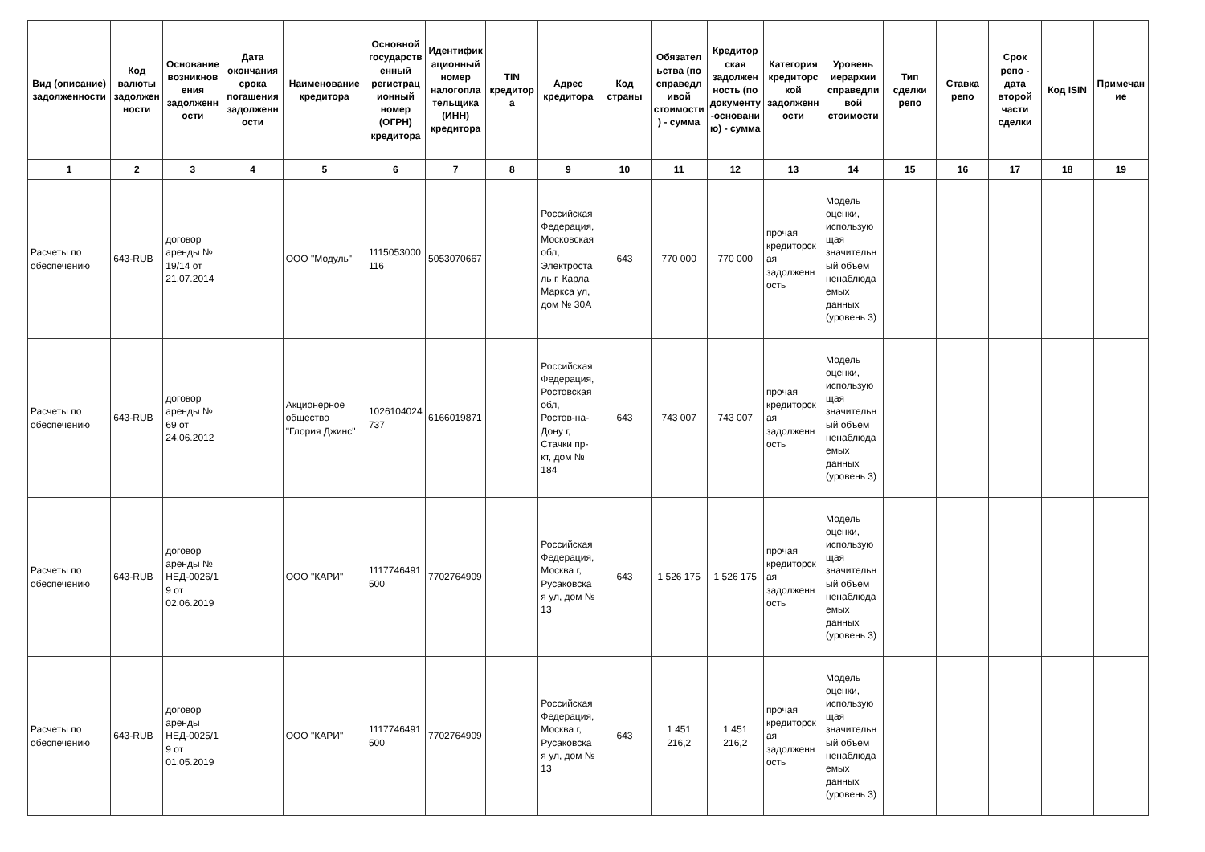| Вид (описание) задолженности | Код валюты задолженности | Основание возникновения задолженности | Дата окончания срока погашения задолженности | Наименование кредитора | Основной государственный регистрационный номер (ОГРН) кредитора | Идентификационный номер налогоплательщика (ИНН) кредитора | TIN кредитора | Адрес кредитора | Код страны | Обязательства (по справедливой стоимости) - сумма | Кредиторская задолженность (по документу-основанию) - сумма | Категория кредиторской задолженности | Уровень иерархии справедливой стоимости | Тип сделки репо | Ставка репо | Срок репо - дата второй части сделки | Код ISIN | Примечание |
| --- | --- | --- | --- | --- | --- | --- | --- | --- | --- | --- | --- | --- | --- | --- | --- | --- | --- | --- |
| 1 | 2 | 3 | 4 | 5 | 6 | 7 | 8 | 9 | 10 | 11 | 12 | 13 | 14 | 15 | 16 | 17 | 18 | 19 |
| Расчеты по обеспечению | 643-RUB | договор аренды № 19/14 от 21.07.2014 | | ООО "Модуль" | 1115053000116 | 5053070667 | | Российская Федерация, Московская обл, Электросталь г, Карла Маркса ул, дом № 30А | 643 | 770 000 | 770 000 | прочая кредиторская задолженность | Модель оценки, использующая значительный объем ненаблюдаемых данных (уровень 3) | | | | | |
| Расчеты по обеспечению | 643-RUB | договор аренды № 69 от 24.06.2012 | | Акционерное общество "Глория Джинс" | 1026104024737 | 6166019871 | | Российская Федерация, Ростовская обл, Ростов-на-Дону г, Стачки пр-кт, дом № 184 | 643 | 743 007 | 743 007 | прочая кредиторская задолженность | Модель оценки, использующая значительный объем ненаблюдаемых данных (уровень 3) | | | | | |
| Расчеты по обеспечению | 643-RUB | договор аренды № НЕД-0026/19 от 02.06.2019 | | ООО "КАРИ" | 1117746491500 | 7702764909 | | Российская Федерация, Москва г, Русаковская ул, дом № 13 | 643 | 1 526 175 | 1 526 175 | прочая кредиторская задолженность | Модель оценки, использующая значительный объем ненаблюдаемых данных (уровень 3) | | | | | |
| Расчеты по обеспечению | 643-RUB | договор аренды НЕД-0025/19 от 01.05.2019 | | ООО "КАРИ" | 1117746491500 | 7702764909 | | Российская Федерация, Москва г, Русаковская ул, дом № 13 | 643 | 1 451 216,2 | 1 451 216,2 | прочая кредиторская задолженность | Модель оценки, использующая значительный объем ненаблюдаемых данных (уровень 3) | | | | | |